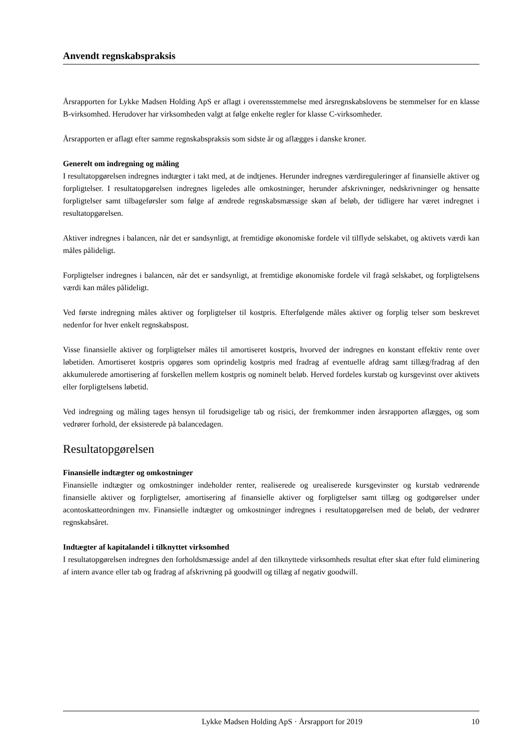Anvendt regnskabspraksis
Årsrapporten for Lykke Madsen Holding ApS er aflagt i overensstemmelse med årsregnskabslovens be stemmelser for en klasse B-virksomhed. Herudover har virksomheden valgt at følge enkelte regler for klasse C-virksomheder.
Årsrapporten er aflagt efter samme regnskabspraksis som sidste år og aflægges i danske kroner.
Generelt om indregning og måling
I resultatopgørelsen indregnes indtægter i takt med, at de indtjenes. Herunder indregnes værdireguleringer af finansielle aktiver og forpligtelser. I resultatopgørelsen indregnes ligeledes alle omkostninger, herunder afskrivninger, nedskrivninger og hensatte forpligtelser samt tilbageførsler som følge af ændrede regnskabsmæssige skøn af beløb, der tidligere har været indregnet i resultatopgørelsen.
Aktiver indregnes i balancen, når det er sandsynligt, at fremtidige økonomiske fordele vil tilflyde selskabet, og aktivets værdi kan måles pålideligt.
Forpligtelser indregnes i balancen, når det er sandsynligt, at fremtidige økonomiske fordele vil fragå selskabet, og forpligtelsens værdi kan måles pålideligt.
Ved første indregning måles aktiver og forpligtelser til kostpris. Efterfølgende måles aktiver og forplig telser som beskrevet nedenfor for hver enkelt regnskabspost.
Visse finansielle aktiver og forpligtelser måles til amortiseret kostpris, hvorved der indregnes en konstant effektiv rente over løbetiden. Amortiseret kostpris opgøres som oprindelig kostpris med fradrag af eventuelle afdrag samt tillæg/fradrag af den akkumulerede amortisering af forskellen mellem kostpris og nominelt beløb. Herved fordeles kurstab og kursgevinst over aktivets eller forpligtelsens løbetid.
Ved indregning og måling tages hensyn til forudsigelige tab og risici, der fremkommer inden årsrapporten aflægges, og som vedrører forhold, der eksisterede på balancedagen.
Resultatopgørelsen
Finansielle indtægter og omkostninger
Finansielle indtægter og omkostninger indeholder renter, realiserede og urealiserede kursgevinster og kurstab vedrørende finansielle aktiver og forpligtelser, amortisering af finansielle aktiver og forpligtelser samt tillæg og godtgørelser under acontoskatteordningen mv. Finansielle indtægter og omkostninger indregnes i resultatopgørelsen med de beløb, der vedrører regnskabsåret.
Indtægter af kapitalandel i tilknyttet virksomhed
I resultatopgørelsen indregnes den forholdsmæssige andel af den tilknyttede virksomheds resultat efter skat efter fuld eliminering af intern avance eller tab og fradrag af afskrivning på goodwill og tillæg af negativ goodwill.
Lykke Madsen Holding ApS · Årsrapport for 2019 10